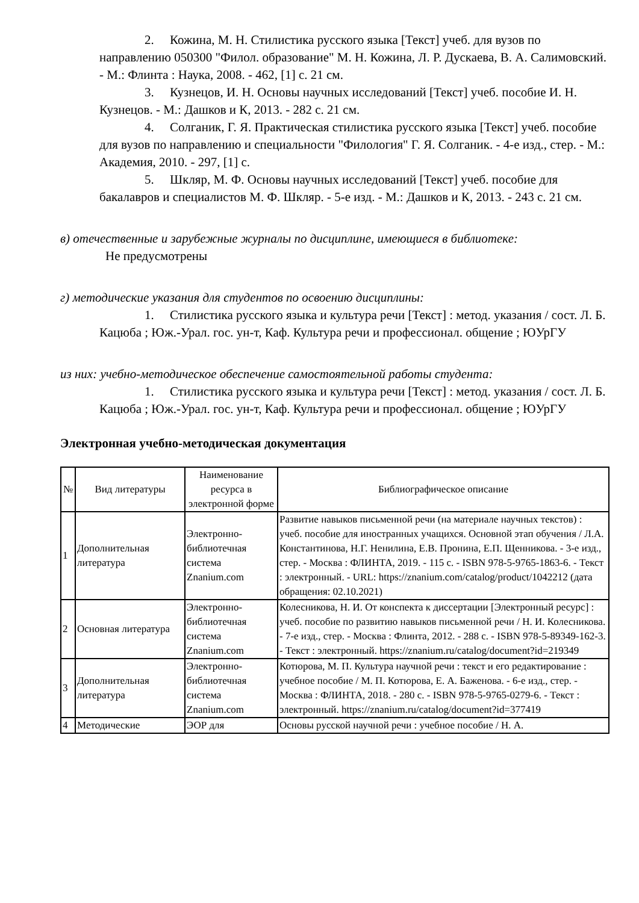2. Кожина, М. Н. Стилистика русского языка [Текст] учеб. для вузов по направлению 050300 "Филол. образование" М. Н. Кожина, Л. Р. Дускаева, В. А. Салимовский. - М.: Флинта : Наука, 2008. - 462, [1] с. 21 см.
3. Кузнецов, И. Н. Основы научных исследований [Текст] учеб. пособие И. Н. Кузнецов. - М.: Дашков и К, 2013. - 282 с. 21 см.
4. Солганик, Г. Я. Практическая стилистика русского языка [Текст] учеб. пособие для вузов по направлению и специальности "Филология" Г. Я. Солганик. - 4-е изд., стер. - М.: Академия, 2010. - 297, [1] с.
5. Шкляр, М. Ф. Основы научных исследований [Текст] учеб. пособие для бакалавров и специалистов М. Ф. Шкляр. - 5-е изд. - М.: Дашков и К, 2013. - 243 с. 21 см.
в) отечественные и зарубежные журналы по дисциплине, имеющиеся в библиотеке:
Не предусмотрены
г) методические указания для студентов по освоению дисциплины:
1. Стилистика русского языка и культура речи [Текст] : метод. указания / сост. Л. Б. Кацюба ; Юж.-Урал. гос. ун-т, Каф. Культура речи и профессионал. общение ; ЮУрГУ
из них: учебно-методическое обеспечение самостоятельной работы студента:
1. Стилистика русского языка и культура речи [Текст] : метод. указания / сост. Л. Б. Кацюба ; Юж.-Урал. гос. ун-т, Каф. Культура речи и профессионал. общение ; ЮУрГУ
Электронная учебно-методическая документация
| № | Вид литературы | Наименование ресурса в электронной форме | Библиографическое описание |
| --- | --- | --- | --- |
| 1 | Дополнительная литература | Электронно-библиотечная система Znanium.com | Развитие навыков письменной речи (на материале научных текстов) : учеб. пособие для иностранных учащихся. Основной этап обучения / Л.А. Константинова, Н.Г. Ненилина, Е.В. Пронина, Е.П. Щенникова. - 3-е изд., стер. - Москва : ФЛИНТА, 2019. - 115 с. - ISBN 978-5-9765-1863-6. - Текст : электронный. - URL: https://znanium.com/catalog/product/1042212 (дата обращения: 02.10.2021) |
| 2 | Основная литература | Электронно-библиотечная система Znanium.com | Колесникова, Н. И. От конспекта к диссертации [Электронный ресурс] : учеб. пособие по развитию навыков письменной речи / Н. И. Колесникова. - 7-е изд., стер. - Москва : Флинта, 2012. - 288 с. - ISBN 978-5-89349-162-3. - Текст : электронный. https://znanium.ru/catalog/document?id=219349 |
| 3 | Дополнительная литература | Электронно-библиотечная система Znanium.com | Котюрова, М. П. Культура научной речи : текст и его редактирование : учебное пособие / М. П. Котюрова, Е. А. Баженова. - 6-е изд., стер. - Москва : ФЛИНТА, 2018. - 280 с. - ISBN 978-5-9765-0279-6. - Текст : электронный. https://znanium.ru/catalog/document?id=377419 |
| 4 | Методические | ЭОР для | Основы русской научной речи : учебное пособие / Н. А. |